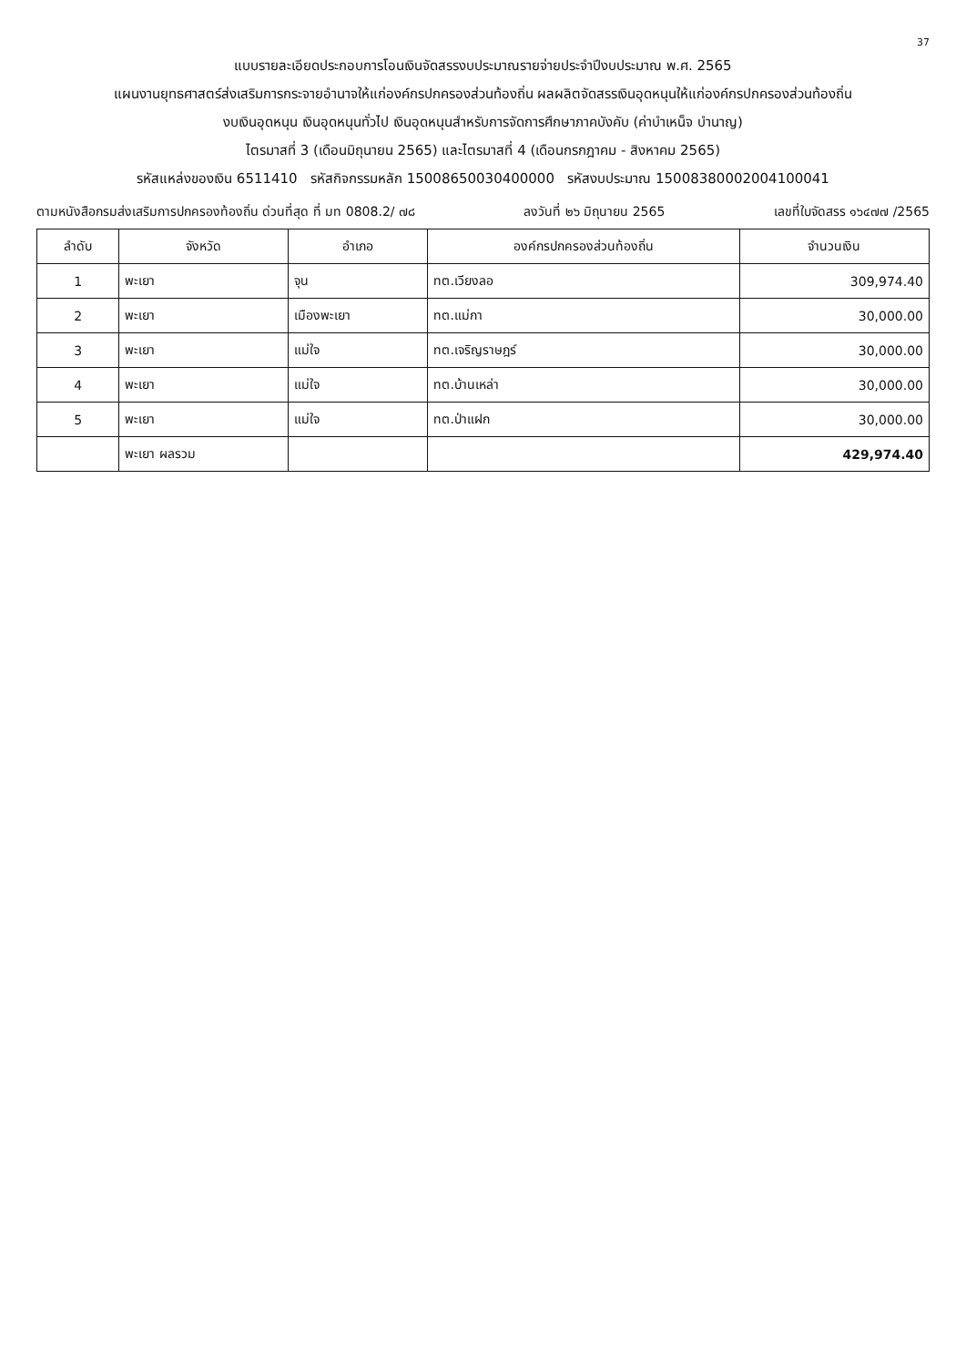37
แบบรายละเอียดประกอบการโอนเงินจัดสรรงบประมาณรายจ่ายประจำปีงบประมาณ พ.ศ. 2565
แผนงานยุทธศาสตร์ส่งเสริมการกระจายอำนาจให้แก่องค์กรปกครองส่วนท้องถิ่น ผลผลิตจัดสรรเงินอุดหนุนให้แก่องค์กรปกครองส่วนท้องถิ่น
งบเงินอุดหนุน เงินอุดหนุนทั่วไป เงินอุดหนุนสำหรับการจัดการศึกษาภาคบังคับ (ค่าบำเหน็จ บำนาญ)
ไตรมาสที่ 3 (เดือนมิถุนายน 2565) และไตรมาสที่ 4 (เดือนกรกฎาคม - สิงหาคม 2565)
รหัสแหล่งของเงิน 6511410 รหัสกิจกรรมหลัก 15008650030400000 รหัสงบประมาณ 15008380002004100041
ตามหนังสือกรมส่งเสริมการปกครองท้องถิ่น ด่วนที่สุด ที่ มท 0808.2/ ๗๘ ลงวันที่ ๒๖ มิถุนายน 2565 เลขที่ใบจัดสรร ๑๖๔๗๗ /2565
| ลำดับ | จังหวัด | อำเภอ | องค์กรปกครองส่วนท้องถิ่น | จำนวนเงิน |
| --- | --- | --- | --- | --- |
| 1 | พะเยา | จุน | ทต.เวียงลอ | 309,974.40 |
| 2 | พะเยา | เมืองพะเยา | ทต.แม่กา | 30,000.00 |
| 3 | พะเยา | แม่ใจ | ทต.เจริญราษฎร์ | 30,000.00 |
| 4 | พะเยา | แม่ใจ | ทต.บ้านเหล่า | 30,000.00 |
| 5 | พะเยา | แม่ใจ | ทต.ป่าแฝก | 30,000.00 |
| | พะเยา ผลรวม | | | 429,974.40 |